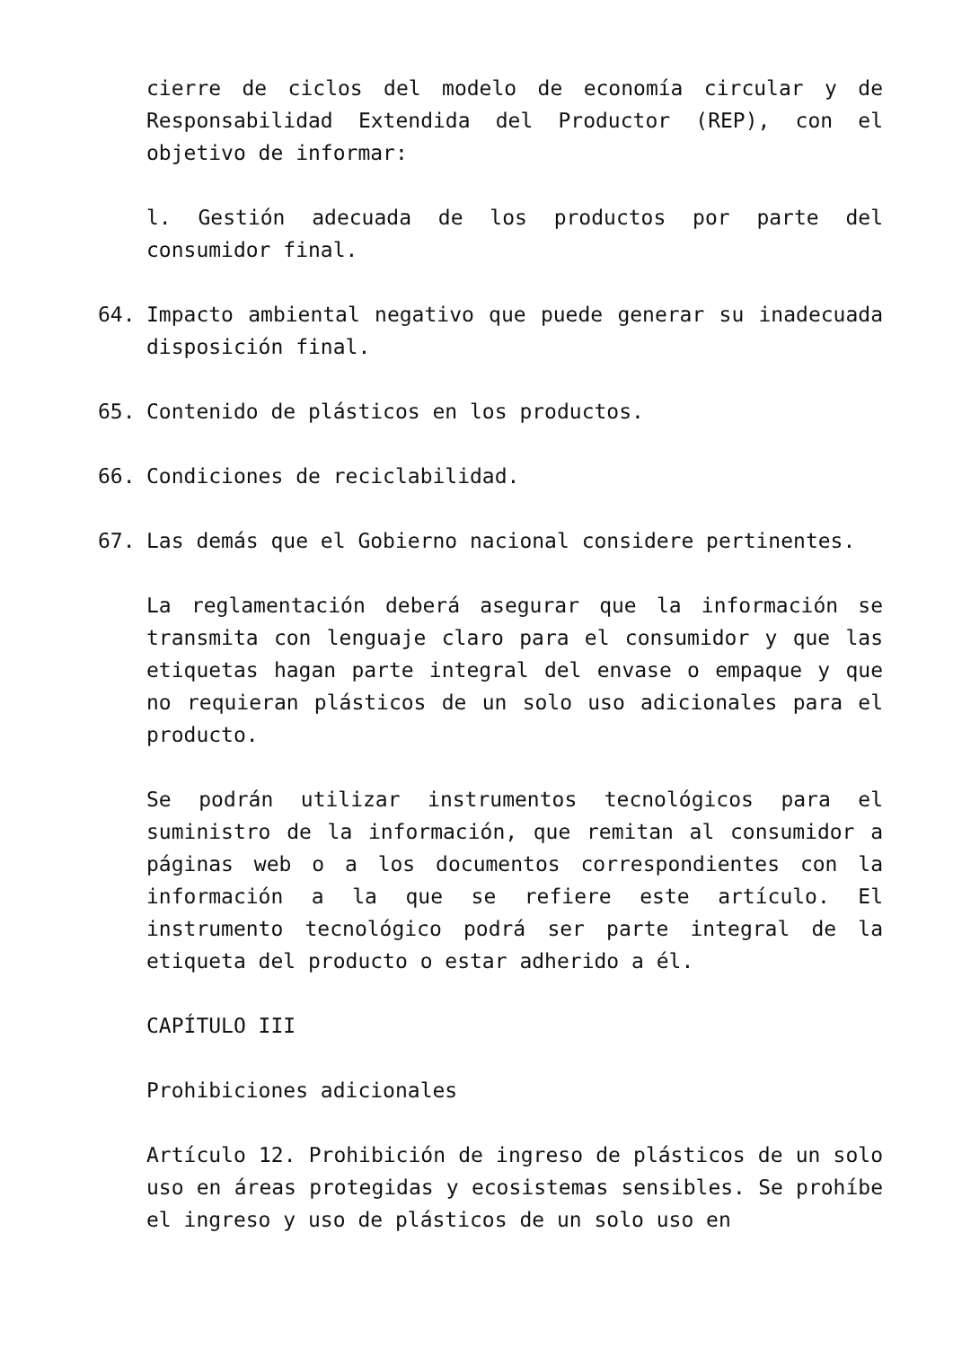cierre de ciclos del modelo de economía circular y de Responsabilidad Extendida del Productor (REP), con el objetivo de informar:
l. Gestión adecuada de los productos por parte del consumidor final.
64. Impacto ambiental negativo que puede generar su inadecuada disposición final.
65. Contenido de plásticos en los productos.
66. Condiciones de reciclabilidad.
67. Las demás que el Gobierno nacional considere pertinentes.
La reglamentación deberá asegurar que la información se transmita con lenguaje claro para el consumidor y que las etiquetas hagan parte integral del envase o empaque y que no requieran plásticos de un solo uso adicionales para el producto.
Se podrán utilizar instrumentos tecnológicos para el suministro de la información, que remitan al consumidor a páginas web o a los documentos correspondientes con la información a la que se refiere este artículo. El instrumento tecnológico podrá ser parte integral de la etiqueta del producto o estar adherido a él.
CAPÍTULO III
Prohibiciones adicionales
Artículo 12. Prohibición de ingreso de plásticos de un solo uso en áreas protegidas y ecosistemas sensibles. Se prohíbe el ingreso y uso de plásticos de un solo uso en